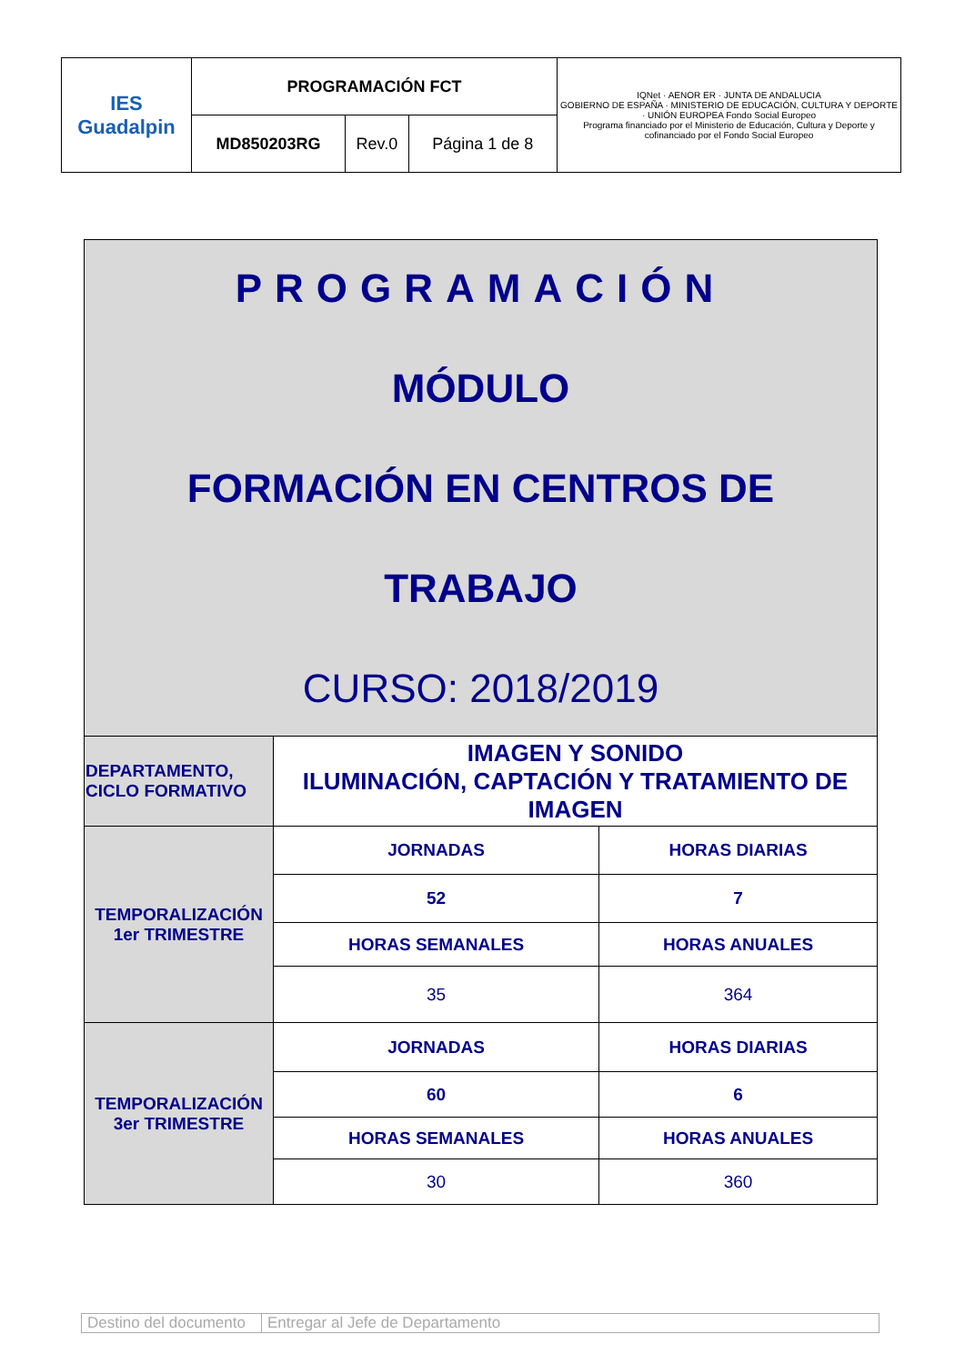| IES Guadalpin | PROGRAMACIÓN FCT | | | IQNet · AENOR ER · JUNTA DE ANDALUCIA GOBIERNO DE ESPAÑA · MINISTERIO DE EDUCACIÓN, CULTURA Y DEPORTE · UNIÓN EUROPEA Fondo Social Europeo Programa financiado por el Ministerio de Educación, Cultura y Deporte y cofinanciado por el Fondo Social Europeo |
| | MD850203RG | Rev.0 | Página 1 de 8 | |
| PROGRAMACIÓN MÓDULO FORMACIÓN EN CENTROS DE TRABAJO CURSO: 2018/2019 | | |
| DEPARTAMENTO, CICLO FORMATIVO | IMAGEN Y SONIDO ILUMINACIÓN, CAPTACIÓN Y TRATAMIENTO DE IMAGEN | |
| TEMPORALIZACIÓN 1er TRIMESTRE | JORNADAS | HORAS DIARIAS |
| | 52 | 7 |
| | HORAS SEMANALES | HORAS ANUALES |
| | 35 | 364 |
| TEMPORALIZACIÓN 3er TRIMESTRE | JORNADAS | HORAS DIARIAS |
| | 60 | 6 |
| | HORAS SEMANALES | HORAS ANUALES |
| | 30 | 360 |
| Destino del documento | Entregar al Jefe de Departamento |